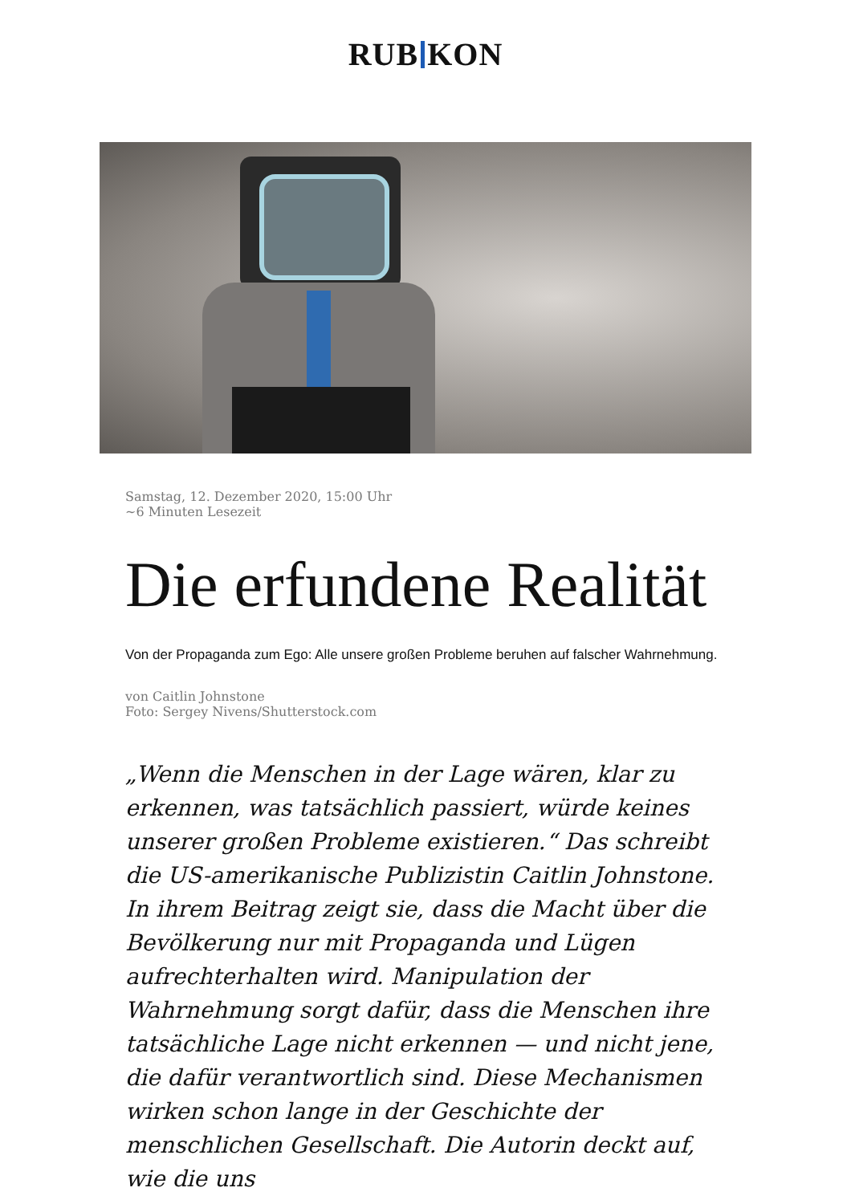RUB KON
Samstag, 12. Dezember 2020, 15:00 Uhr
~6 Minuten Lesezeit
Die erfundene Realität
Von der Propaganda zum Ego: Alle unsere großen Probleme beruhen auf falscher Wahrnehmung.
von Caitlin Johnstone
Foto: Sergey Nivens/Shutterstock.com
„Wenn die Menschen in der Lage wären, klar zu erkennen, was tatsächlich passiert, würde keines unserer großen Probleme existieren.“ Das schreibt die US-amerikanische Publizistin Caitlin Johnstone. In ihrem Beitrag zeigt sie, dass die Macht über die Bevölkerung nur mit Propaganda und Lügen aufrechterhalten wird. Manipulation der Wahrnehmung sorgt dafür, dass die Menschen ihre tatsächliche Lage nicht erkennen — und nicht jene, die dafür verantwortlich sind. Diese Mechanismen wirken schon lange in der Geschichte der menschlichen Gesellschaft. Die Autorin deckt auf, wie die uns